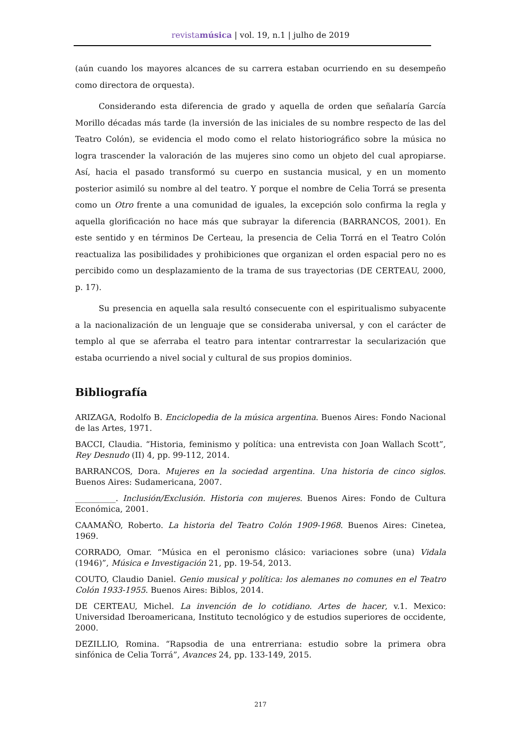revistamúsica | vol. 19, n.1 | julho de 2019
(aún cuando los mayores alcances de su carrera estaban ocurriendo en su desempeño como directora de orquesta).
Considerando esta diferencia de grado y aquella de orden que señalaría García Morillo décadas más tarde (la inversión de las iniciales de su nombre respecto de las del Teatro Colón), se evidencia el modo como el relato historiográfico sobre la música no logra trascender la valoración de las mujeres sino como un objeto del cual apropiarse. Así, hacia el pasado transformó su cuerpo en sustancia musical, y en un momento posterior asimiló su nombre al del teatro. Y porque el nombre de Celia Torrá se presenta como un Otro frente a una comunidad de iguales, la excepción solo confirma la regla y aquella glorificación no hace más que subrayar la diferencia (BARRANCOS, 2001). En este sentido y en términos De Certeau, la presencia de Celia Torrá en el Teatro Colón reactualiza las posibilidades y prohibiciones que organizan el orden espacial pero no es percibido como un desplazamiento de la trama de sus trayectorias (DE CERTEAU, 2000, p. 17).
Su presencia en aquella sala resultó consecuente con el espiritualismo subyacente a la nacionalización de un lenguaje que se consideraba universal, y con el carácter de templo al que se aferraba el teatro para intentar contrarrestar la secularización que estaba ocurriendo a nivel social y cultural de sus propios dominios.
Bibliografía
ARIZAGA, Rodolfo B. Enciclopedia de la música argentina. Buenos Aires: Fondo Nacional de las Artes, 1971.
BACCI, Claudia. “Historia, feminismo y política: una entrevista con Joan Wallach Scott”, Rey Desnudo (II) 4, pp. 99-112, 2014.
BARRANCOS, Dora. Mujeres en la sociedad argentina. Una historia de cinco siglos. Buenos Aires: Sudamericana, 2007.
__________. Inclusión/Exclusión. Historia con mujeres. Buenos Aires: Fondo de Cultura Económica, 2001.
CAAMAÑO, Roberto. La historia del Teatro Colón 1909-1968. Buenos Aires: Cinetea, 1969.
CORRADO, Omar. “Música en el peronismo clásico: variaciones sobre (una) Vidala (1946)”, Música e Investigación 21, pp. 19-54, 2013.
COUTO, Claudio Daniel. Genio musical y política: los alemanes no comunes en el Teatro Colón 1933-1955. Buenos Aires: Biblos, 2014.
DE CERTEAU, Michel. La invención de lo cotidiano. Artes de hacer, v.1. Mexico: Universidad Iberoamericana, Instituto tecnológico y de estudios superiores de occidente, 2000.
DEZILLIO, Romina. “Rapsodia de una entrerriana: estudio sobre la primera obra sinfónica de Celia Torrá”, Avances 24, pp. 133-149, 2015.
217